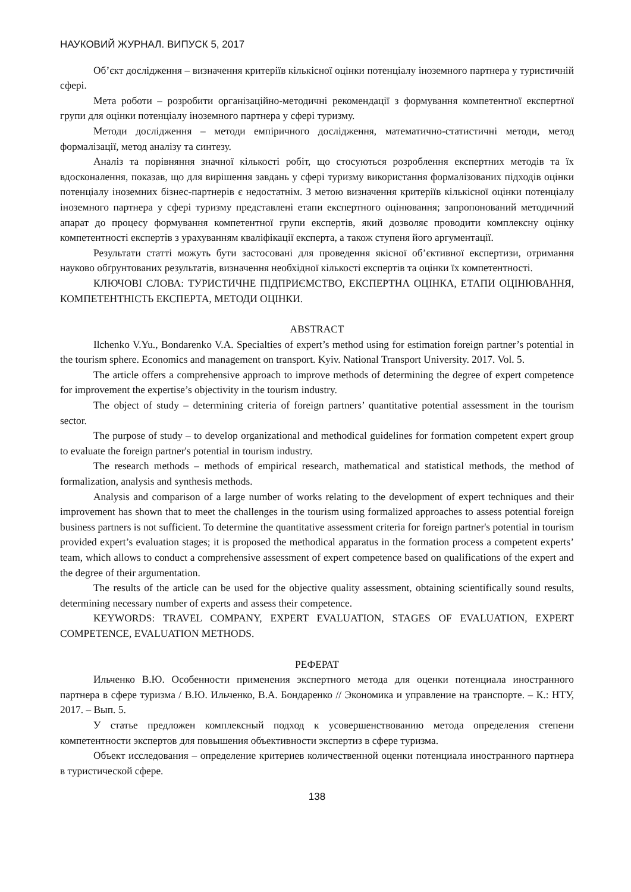НАУКОВИЙ ЖУРНАЛ. ВИПУСК 5, 2017
Об’єкт дослідження – визначення критеріїв кількісної оцінки потенціалу іноземного партнера у туристичній сфері.
Мета роботи – розробити організаційно-методичні рекомендації з формування компетентної експертної групи для оцінки потенціалу іноземного партнера у сфері туризму.
Методи дослідження – методи емпіричного дослідження, математично-статистичні методи, метод формалізації, метод аналізу та синтезу.
Аналіз та порівняння значної кількості робіт, що стосуються розроблення експертних методів та їх вдосконалення, показав, що для вирішення завдань у сфері туризму використання формалізованих підходів оцінки потенціалу іноземних бізнес-партнерів є недостатнім. З метою визначення критеріїв кількісної оцінки потенціалу іноземного партнера у сфері туризму представлені етапи експертного оцінювання; запропонований методичний апарат до процесу формування компетентної групи експертів, який дозволяє проводити комплексну оцінку компетентності експертів з урахуванням кваліфікації експерта, а також ступеня його аргументації.
Результати статті можуть бути застосовані для проведення якісної об’єктивної експертизи, отримання науково обґрунтованих результатів, визначення необхідної кількості експертів та оцінки їх компетентності.
КЛЮЧОВІ СЛОВА: ТУРИСТИЧНЕ ПІДПРИЄМСТВО, ЕКСПЕРТНА ОЦІНКА, ЕТАПИ ОЦІНЮВАННЯ, КОМПЕТЕНТНІСТЬ ЕКСПЕРТА, МЕТОДИ ОЦІНКИ.
ABSTRACT
Ilchenko V.Yu., Bondarenko V.A. Specialties of expert’s method using for estimation foreign partner’s potential in the tourism sphere. Economics and management on transport. Kyiv. National Transport University. 2017. Vol. 5.
The article offers a comprehensive approach to improve methods of determining the degree of expert competence for improvement the expertise’s objectivity in the tourism industry.
The object of study – determining criteria of foreign partners’ quantitative potential assessment in the tourism sector.
The purpose of study – to develop organizational and methodical guidelines for formation competent expert group to evaluate the foreign partner's potential in tourism industry.
The research methods – methods of empirical research, mathematical and statistical methods, the method of formalization, analysis and synthesis methods.
Analysis and comparison of a large number of works relating to the development of expert techniques and their improvement has shown that to meet the challenges in the tourism using formalized approaches to assess potential foreign business partners is not sufficient. To determine the quantitative assessment criteria for foreign partner's potential in tourism provided expert’s evaluation stages; it is proposed the methodical apparatus in the formation process a competent experts’ team, which allows to conduct a comprehensive assessment of expert competence based on qualifications of the expert and the degree of their argumentation.
The results of the article can be used for the objective quality assessment, obtaining scientifically sound results, determining necessary number of experts and assess their competence.
KEYWORDS: TRAVEL COMPANY, EXPERT EVALUATION, STAGES OF EVALUATION, EXPERT COMPETENCE, EVALUATION METHODS.
РЕФЕРАТ
Ильченко В.Ю. Особенности применения экспертного метода для оценки потенциала иностранного партнера в сфере туризма / В.Ю. Ильченко, В.А. Бондаренко // Экономика и управление на транспорте. – К.: НТУ, 2017. – Вып. 5.
У статье предложен комплексный подход к усовершенствованию метода определения степени компетентности экспертов для повышения объективности экспертиз в сфере туризма.
Объект исследования – определение критериев количественной оценки потенциала иностранного партнера в туристической сфере.
138